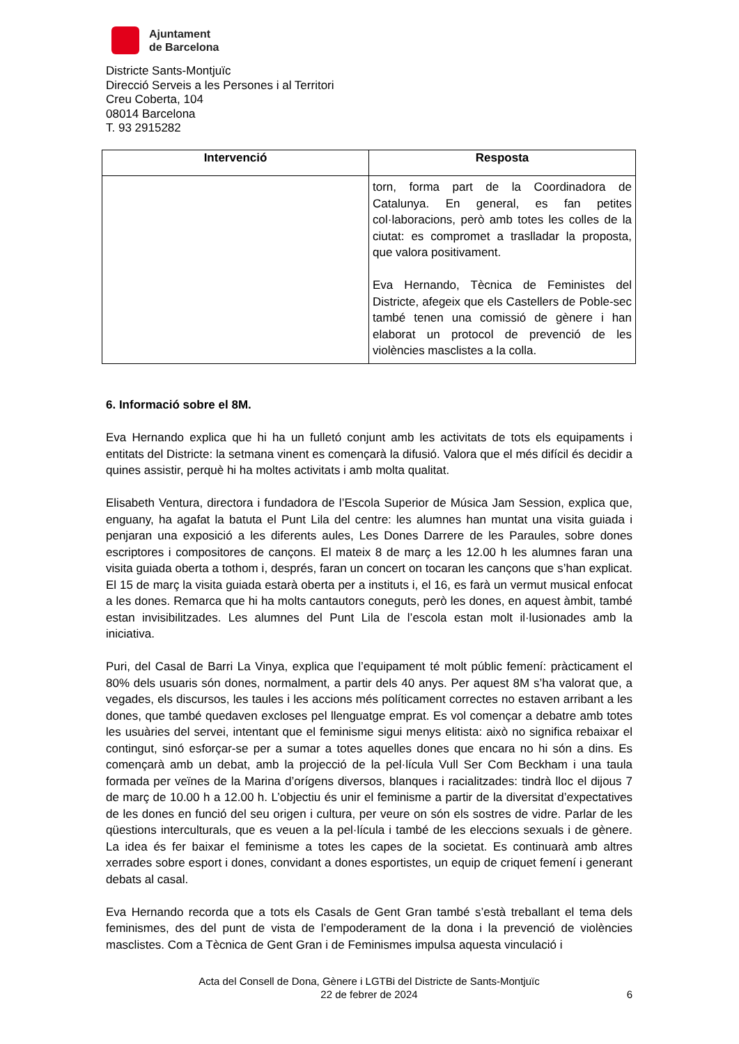Ajuntament
de Barcelona
Districte Sants-Montjuïc
Direcció Serveis a les Persones i al Territori
Creu Coberta, 104
08014 Barcelona
T. 93 2915282
| Intervenció | Resposta |
| --- | --- |
| | torn, forma part de la Coordinadora de Catalunya. En general, es fan petites col·laboracions, però amb totes les colles de la ciutat: es compromet a traslladar la proposta, que valora positivament. Eva Hernando, Tècnica de Feministes del Districte, afegeix que els Castellers de Poble-sec també tenen una comissió de gènere i han elaborat un protocol de prevenció de les violències masclistes a la colla. |
6. Informació sobre el 8M.
Eva Hernando explica que hi ha un fulletó conjunt amb les activitats de tots els equipaments i entitats del Districte: la setmana vinent es començarà la difusió. Valora que el més difícil és decidir a quines assistir, perquè hi ha moltes activitats i amb molta qualitat.
Elisabeth Ventura, directora i fundadora de l’Escola Superior de Música Jam Session, explica que, enguany, ha agafat la batuta el Punt Lila del centre: les alumnes han muntat una visita guiada i penjaran una exposició a les diferents aules, Les Dones Darrere de les Paraules, sobre dones escriptores i compositores de cançons. El mateix 8 de març a les 12.00 h les alumnes faran una visita guiada oberta a tothom i, després, faran un concert on tocaran les cançons que s’han explicat. El 15 de març la visita guiada estarà oberta per a instituts i, el 16, es farà un vermut musical enfocat a les dones. Remarca que hi ha molts cantautors coneguts, però les dones, en aquest àmbit, també estan invisibilitzades. Les alumnes del Punt Lila de l’escola estan molt il·lusionades amb la iniciativa.
Puri, del Casal de Barri La Vinya, explica que l’equipament té molt públic femení: pràcticament el 80% dels usuaris són dones, normalment, a partir dels 40 anys. Per aquest 8M s’ha valorat que, a vegades, els discursos, les taules i les accions més políticament correctes no estaven arribant a les dones, que també quedaven excloses pel llenguatge emprat. Es vol començar a debatre amb totes les usuàries del servei, intentant que el feminisme sigui menys elitista: això no significa rebaixar el contingut, sinó esforçar-se per a sumar a totes aquelles dones que encara no hi són a dins. Es començarà amb un debat, amb la projecció de la pel·lícula Vull Ser Com Beckham i una taula formada per veïnes de la Marina d’orígens diversos, blanques i racialitzades: tindrà lloc el dijous 7 de març de 10.00 h a 12.00 h. L’objectiu és unir el feminisme a partir de la diversitat d’expectatives de les dones en funció del seu origen i cultura, per veure on són els sostres de vidre. Parlar de les qüestions interculturals, que es veuen a la pel·lícula i també de les eleccions sexuals i de gènere. La idea és fer baixar el feminisme a totes les capes de la societat. Es continuarà amb altres xerrades sobre esport i dones, convidant a dones esportistes, un equip de criquet femení i generant debats al casal.
Eva Hernando recorda que a tots els Casals de Gent Gran també s’està treballant el tema dels feminismes, des del punt de vista de l’empoderament de la dona i la prevenció de violències masclistes. Com a Tècnica de Gent Gran i de Feminismes impulsa aquesta vinculació i
Acta del Consell de Dona, Gènere i LGTBi del Districte de Sants-Montjuïc
22 de febrer de 2024
6